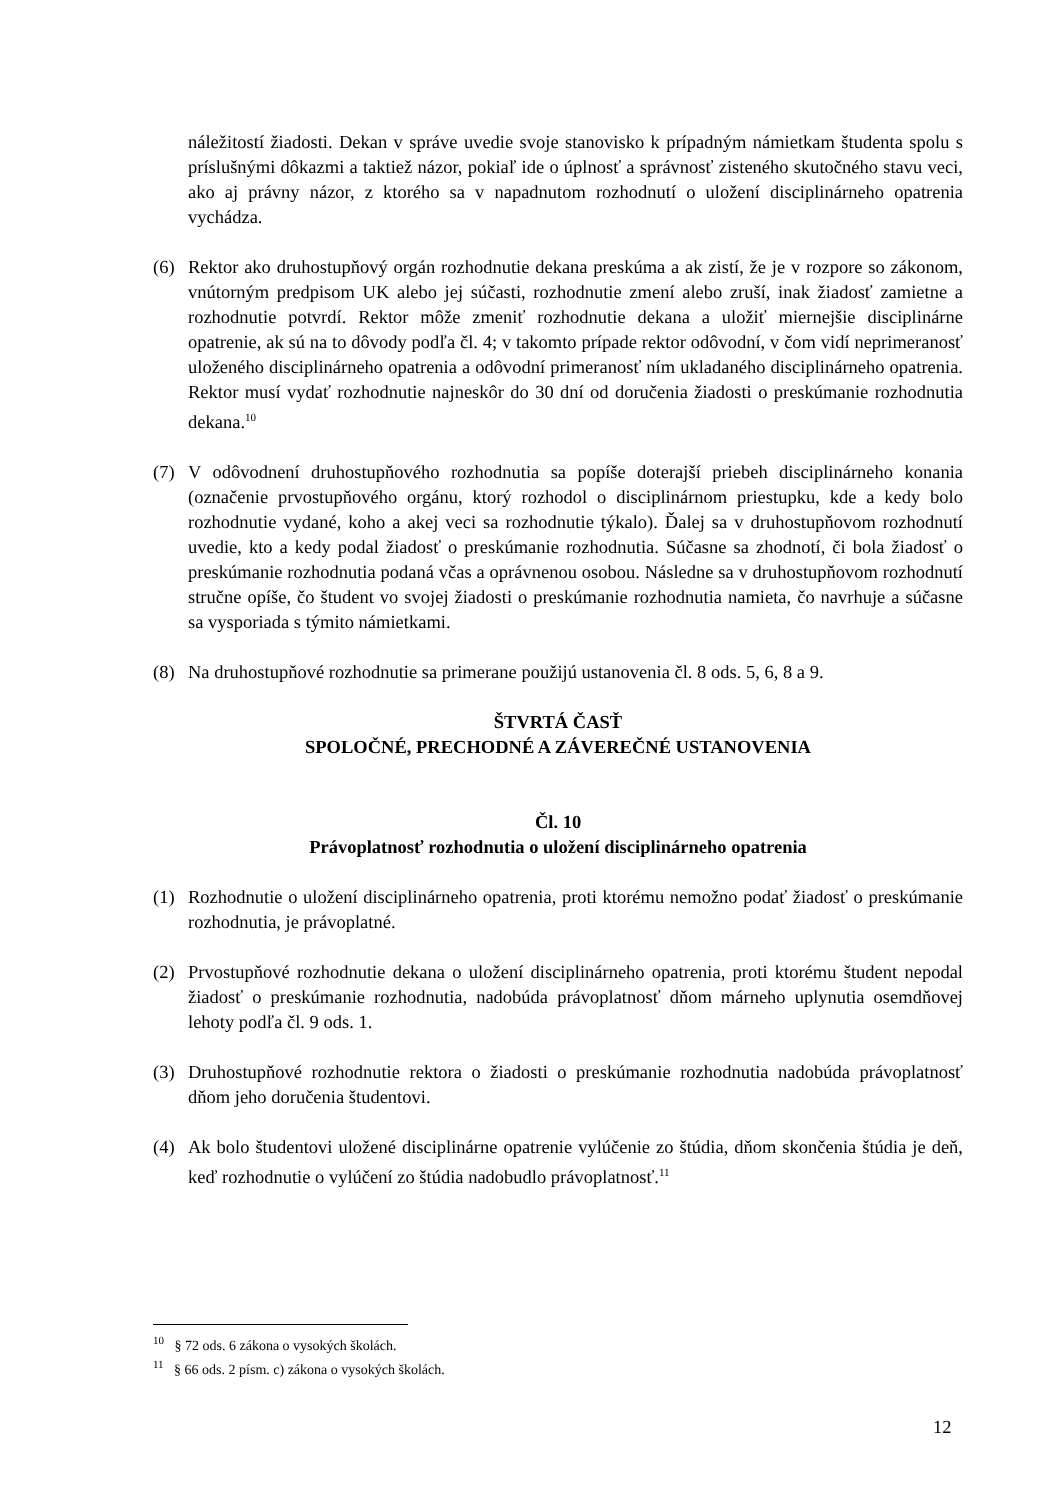náležitostí žiadosti. Dekan v správe uvedie svoje stanovisko k prípadným námietkam študenta spolu s príslušnými dôkazmi a taktiež názor, pokiaľ ide o úplnosť a správnosť zisteného skutočného stavu veci, ako aj právny názor, z ktorého sa v napadnutom rozhodnutí o uložení disciplinárneho opatrenia vychádza.
(6) Rektor ako druhostupňový orgán rozhodnutie dekana preskúma a ak zistí, že je v rozpore so zákonom, vnútorným predpisom UK alebo jej súčasti, rozhodnutie zmení alebo zruší, inak žiadosť zamietne a rozhodnutie potvrdí. Rektor môže zmeniť rozhodnutie dekana a uložiť miernejšie disciplinárne opatrenie, ak sú na to dôvody podľa čl. 4; v takomto prípade rektor odôvodní, v čom vidí neprimeranosť uloženého disciplinárneho opatrenia a odôvodní primeranosť ním ukladaného disciplinárneho opatrenia. Rektor musí vydať rozhodnutie najneskôr do 30 dní od doručenia žiadosti o preskúmanie rozhodnutia dekana.<sup>10</sup>
(7) V odôvodnení druhostupňového rozhodnutia sa popíše doterajší priebeh disciplinárneho konania (označenie prvostupňového orgánu, ktorý rozhodol o disciplinárnom priestupku, kde a kedy bolo rozhodnutie vydané, koho a akej veci sa rozhodnutie týkalo). Ďalej sa v druhostupňovom rozhodnutí uvedie, kto a kedy podal žiadosť o preskúmanie rozhodnutia. Súčasne sa zhodnotí, či bola žiadosť o preskúmanie rozhodnutia podaná včas a oprávnenou osobou. Následne sa v druhostupňovom rozhodnutí stručne opíše, čo študent vo svojej žiadosti o preskúmanie rozhodnutia namieta, čo navrhuje a súčasne sa vysporiada s týmito námietkami.
(8) Na druhostupňové rozhodnutie sa primerane použijú ustanovenia čl. 8 ods. 5, 6, 8 a 9.
ŠTVRTÁ ČASŤ
SPOLOČNÉ, PRECHODNÉ A ZÁVEREČNÉ USTANOVENIA
Čl. 10
Právoplatnosť rozhodnutia o uložení disciplinárneho opatrenia
(1) Rozhodnutie o uložení disciplinárneho opatrenia, proti ktorému nemožno podať žiadosť o preskúmanie rozhodnutia, je právoplatné.
(2) Prvostupňové rozhodnutie dekana o uložení disciplinárneho opatrenia, proti ktorému študent nepodal žiadosť o preskúmanie rozhodnutia, nadobúda právoplatnosť dňom márneho uplynutia osemdňovej lehoty podľa čl. 9 ods. 1.
(3) Druhostupňové rozhodnutie rektora o žiadosti o preskúmanie rozhodnutia nadobúda právoplatnosť dňom jeho doručenia študentovi.
(4) Ak bolo študentovi uložené disciplinárne opatrenie vylúčenie zo štúdia, dňom skončenia štúdia je deň, keď rozhodnutie o vylúčení zo štúdia nadobudlo právoplatnosť.<sup>11</sup>
<sup>10</sup> § 72 ods. 6 zákona o vysokých školách.
<sup>11</sup> § 66 ods. 2 písm. c) zákona o vysokých školách.
12